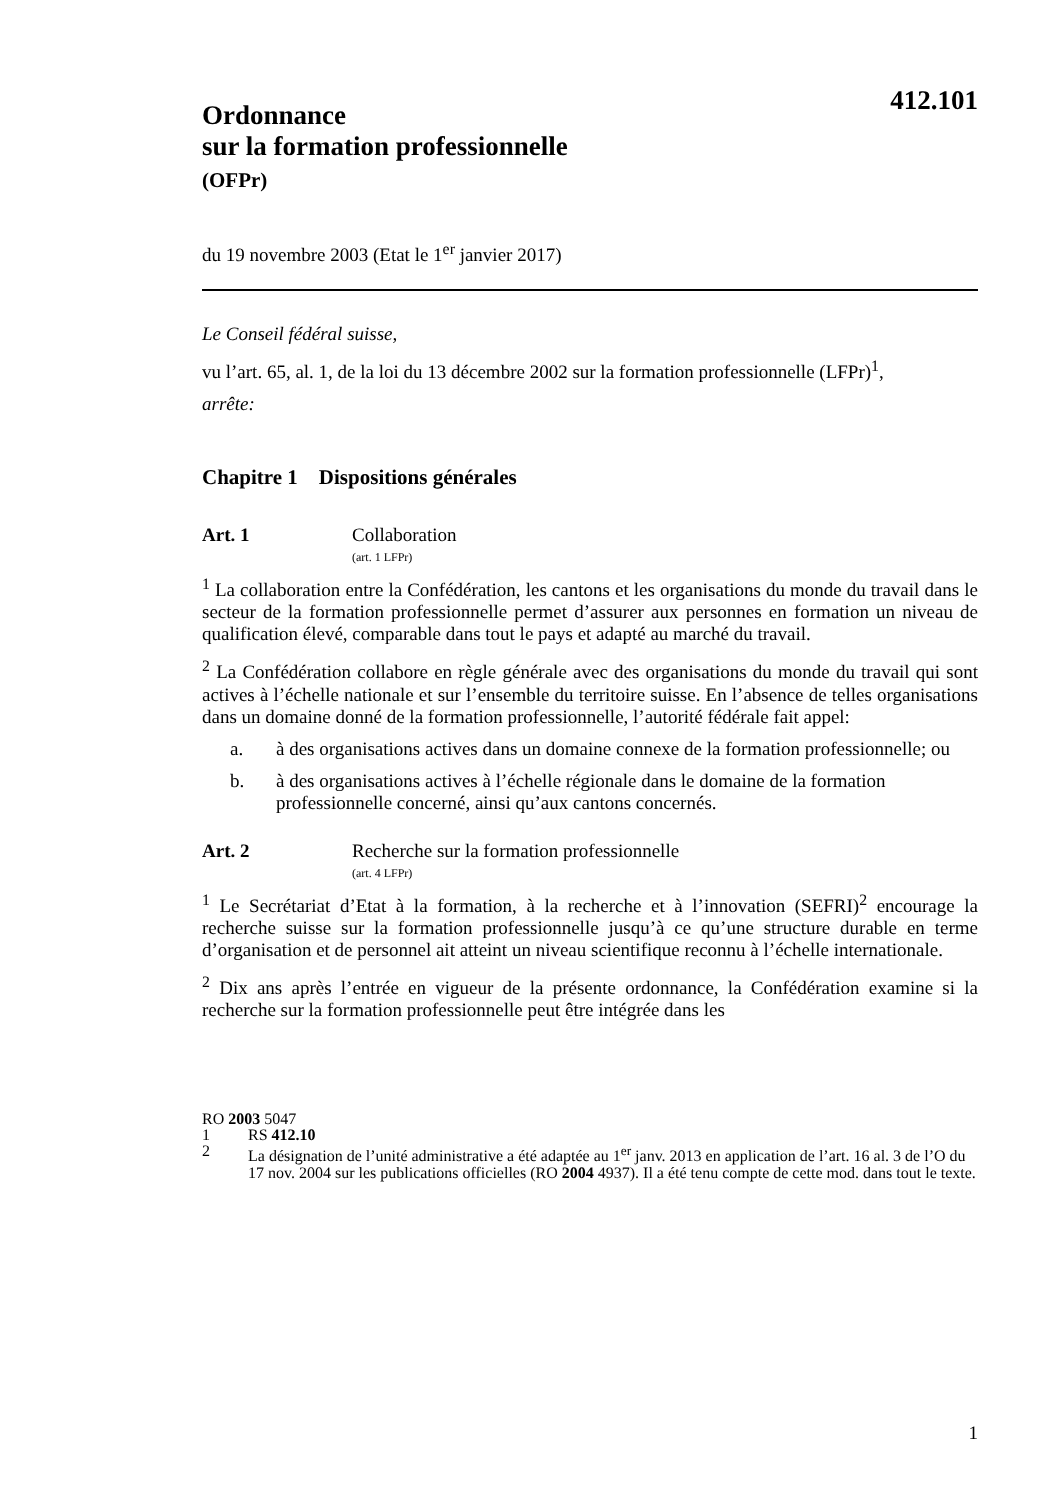Ordonnance
sur la formation professionnelle
(OFPr)
412.101
du 19 novembre 2003 (Etat le 1<sup>er</sup> janvier 2017)
Le Conseil fédéral suisse,
vu l’art. 65, al. 1, de la loi du 13 décembre 2002 sur la formation professionnelle (LFPr)<sup>1</sup>,
arrête:
Chapitre 1 Dispositions générales
Art. 1 Collaboration
(art. 1 LFPr)
<sup>1</sup> La collaboration entre la Confédération, les cantons et les organisations du monde du travail dans le secteur de la formation professionnelle permet d’assurer aux personnes en formation un niveau de qualification élevé, comparable dans tout le pays et adapté au marché du travail.
<sup>2</sup> La Confédération collabore en règle générale avec des organisations du monde du travail qui sont actives à l’échelle nationale et sur l’ensemble du territoire suisse. En l’absence de telles organisations dans un domaine donné de la formation professionnelle, l’autorité fédérale fait appel:
a. à des organisations actives dans un domaine connexe de la formation professionnelle; ou
b. à des organisations actives à l’échelle régionale dans le domaine de la formation professionnelle concerné, ainsi qu’aux cantons concernés.
Art. 2 Recherche sur la formation professionnelle
(art. 4 LFPr)
<sup>1</sup> Le Secrétariat d’Etat à la formation, à la recherche et à l’innovation (SEFRI)<sup>2</sup> encourage la recherche suisse sur la formation professionnelle jusqu’à ce qu’une structure durable en terme d’organisation et de personnel ait atteint un niveau scientifique reconnu à l’échelle internationale.
<sup>2</sup> Dix ans après l’entrée en vigueur de la présente ordonnance, la Confédération examine si la recherche sur la formation professionnelle peut être intégrée dans les
RO 2003 5047
1 RS 412.10
2 La désignation de l’unité administrative a été adaptée au 1<sup>er</sup> janv. 2013 en application de l’art. 16 al. 3 de l’O du 17 nov. 2004 sur les publications officielles (RO 2004 4937). Il a été tenu compte de cette mod. dans tout le texte.
1